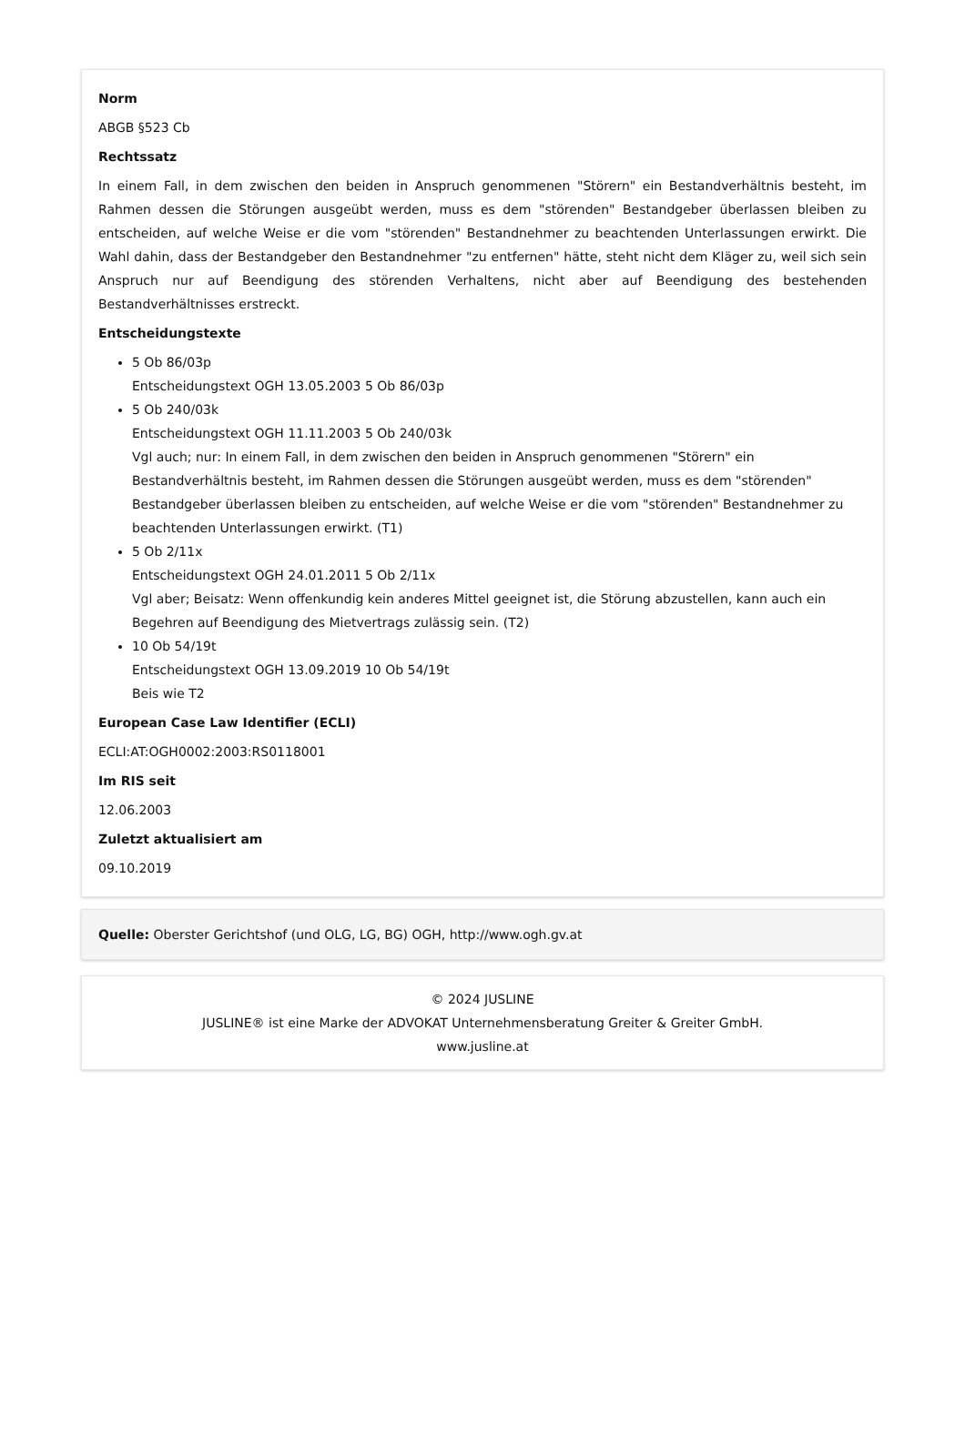Norm
ABGB §523 Cb
Rechtssatz
In einem Fall, in dem zwischen den beiden in Anspruch genommenen "Störern" ein Bestandverhältnis besteht, im Rahmen dessen die Störungen ausgeübt werden, muss es dem "störenden" Bestandgeber überlassen bleiben zu entscheiden, auf welche Weise er die vom "störenden" Bestandnehmer zu beachtenden Unterlassungen erwirkt. Die Wahl dahin, dass der Bestandgeber den Bestandnehmer "zu entfernen" hätte, steht nicht dem Kläger zu, weil sich sein Anspruch nur auf Beendigung des störenden Verhaltens, nicht aber auf Beendigung des bestehenden Bestandverhältnisses erstreckt.
Entscheidungstexte
5 Ob 86/03p
Entscheidungstext OGH 13.05.2003 5 Ob 86/03p
5 Ob 240/03k
Entscheidungstext OGH 11.11.2003 5 Ob 240/03k
Vgl auch; nur: In einem Fall, in dem zwischen den beiden in Anspruch genommenen "Störern" ein Bestandverhältnis besteht, im Rahmen dessen die Störungen ausgeübt werden, muss es dem "störenden" Bestandgeber überlassen bleiben zu entscheiden, auf welche Weise er die vom "störenden" Bestandnehmer zu beachtenden Unterlassungen erwirkt. (T1)
5 Ob 2/11x
Entscheidungstext OGH 24.01.2011 5 Ob 2/11x
Vgl aber; Beisatz: Wenn offenkundig kein anderes Mittel geeignet ist, die Störung abzustellen, kann auch ein Begehren auf Beendigung des Mietvertrags zulässig sein. (T2)
10 Ob 54/19t
Entscheidungstext OGH 13.09.2019 10 Ob 54/19t
Beis wie T2
European Case Law Identifier (ECLI)
ECLI:AT:OGH0002:2003:RS0118001
Im RIS seit
12.06.2003
Zuletzt aktualisiert am
09.10.2019
Quelle: Oberster Gerichtshof (und OLG, LG, BG) OGH, http://www.ogh.gv.at
© 2024 JUSLINE
JUSLINE® ist eine Marke der ADVOKAT Unternehmensberatung Greiter & Greiter GmbH.
www.jusline.at